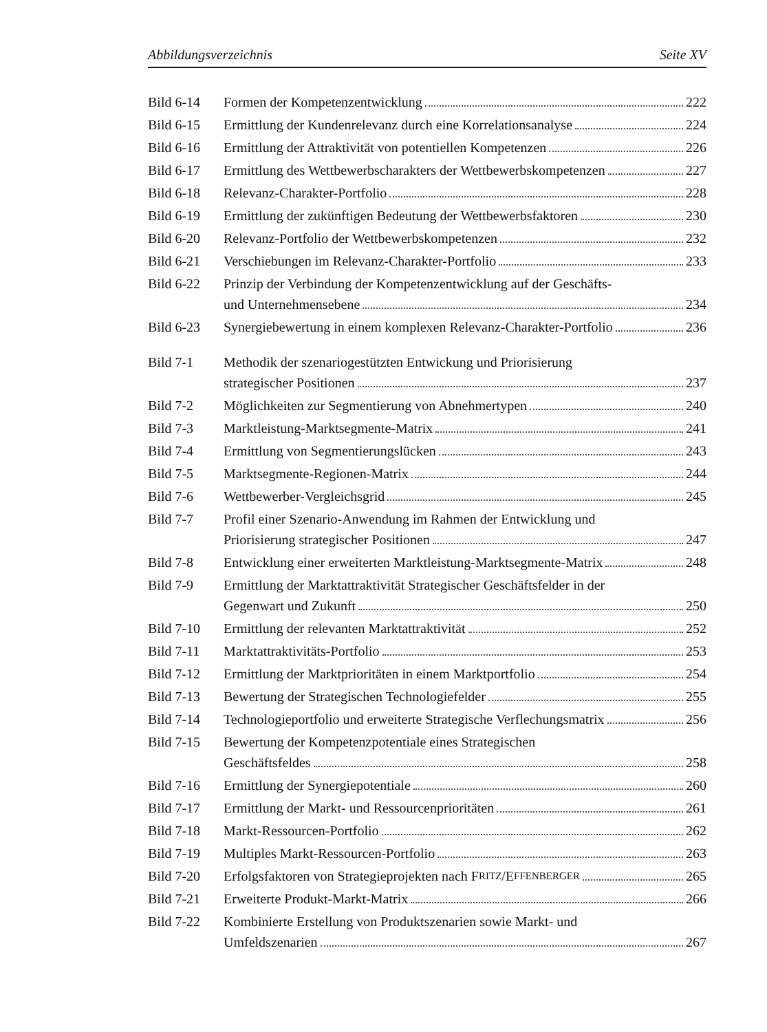Abbildungsverzeichnis Seite XV
Bild 6-14 Formen der Kompetenzentwicklung 222
Bild 6-15 Ermittlung der Kundenrelevanz durch eine Korrelationsanalyse 224
Bild 6-16 Ermittlung der Attraktivität von potentiellen Kompetenzen 226
Bild 6-17 Ermittlung des Wettbewerbscharakters der Wettbewerbskompetenzen 227
Bild 6-18 Relevanz-Charakter-Portfolio 228
Bild 6-19 Ermittlung der zukünftigen Bedeutung der Wettbewerbsfaktoren 230
Bild 6-20 Relevanz-Portfolio der Wettbewerbskompetenzen 232
Bild 6-21 Verschiebungen im Relevanz-Charakter-Portfolio 233
Bild 6-22 Prinzip der Verbindung der Kompetenzentwicklung auf der Geschäfts-
und Unternehmensebene 234
Bild 6-23 Synergiebewertung in einem komplexen Relevanz-Charakter-Portfolio 236
Bild 7-1 Methodik der szenariogestützten Entwickung und Priorisierung
strategischer Positionen 237
Bild 7-2 Möglichkeiten zur Segmentierung von Abnehmertypen 240
Bild 7-3 Marktleistung-Marktsegmente-Matrix 241
Bild 7-4 Ermittlung von Segmentierungslücken 243
Bild 7-5 Marktsegmente-Regionen-Matrix 244
Bild 7-6 Wettbewerber-Vergleichsgrid 245
Bild 7-7 Profil einer Szenario-Anwendung im Rahmen der Entwicklung und
Priorisierung strategischer Positionen 247
Bild 7-8 Entwicklung einer erweiterten Marktleistung-Marktsegmente-Matrix 248
Bild 7-9 Ermittlung der Marktattraktivität Strategischer Geschäftsfelder in der
Gegenwart und Zukunft 250
Bild 7-10 Ermittlung der relevanten Marktattraktivität 252
Bild 7-11 Marktattraktivitäts-Portfolio 253
Bild 7-12 Ermittlung der Marktprioritäten in einem Marktportfolio 254
Bild 7-13 Bewertung der Strategischen Technologiefelder 255
Bild 7-14 Technologieportfolio und erweiterte Strategische Verflechungsmatrix 256
Bild 7-15 Bewertung der Kompetenzpotentiale eines Strategischen
Geschäftsfeldes 258
Bild 7-16 Ermittlung der Synergiepotentiale 260
Bild 7-17 Ermittlung der Markt- und Ressourcenprioritäten 261
Bild 7-18 Markt-Ressourcen-Portfolio 262
Bild 7-19 Multiples Markt-Ressourcen-Portfolio 263
Bild 7-20 Erfolgsfaktoren von Strategieprojekten nach F RITZ /E FFENBERGER 265
Bild 7-21 Erweiterte Produkt-Markt-Matrix 266
Bild 7-22 Kombinierte Erstellung von Produktszenarien sowie Markt- und
Umfeldszenarien 267